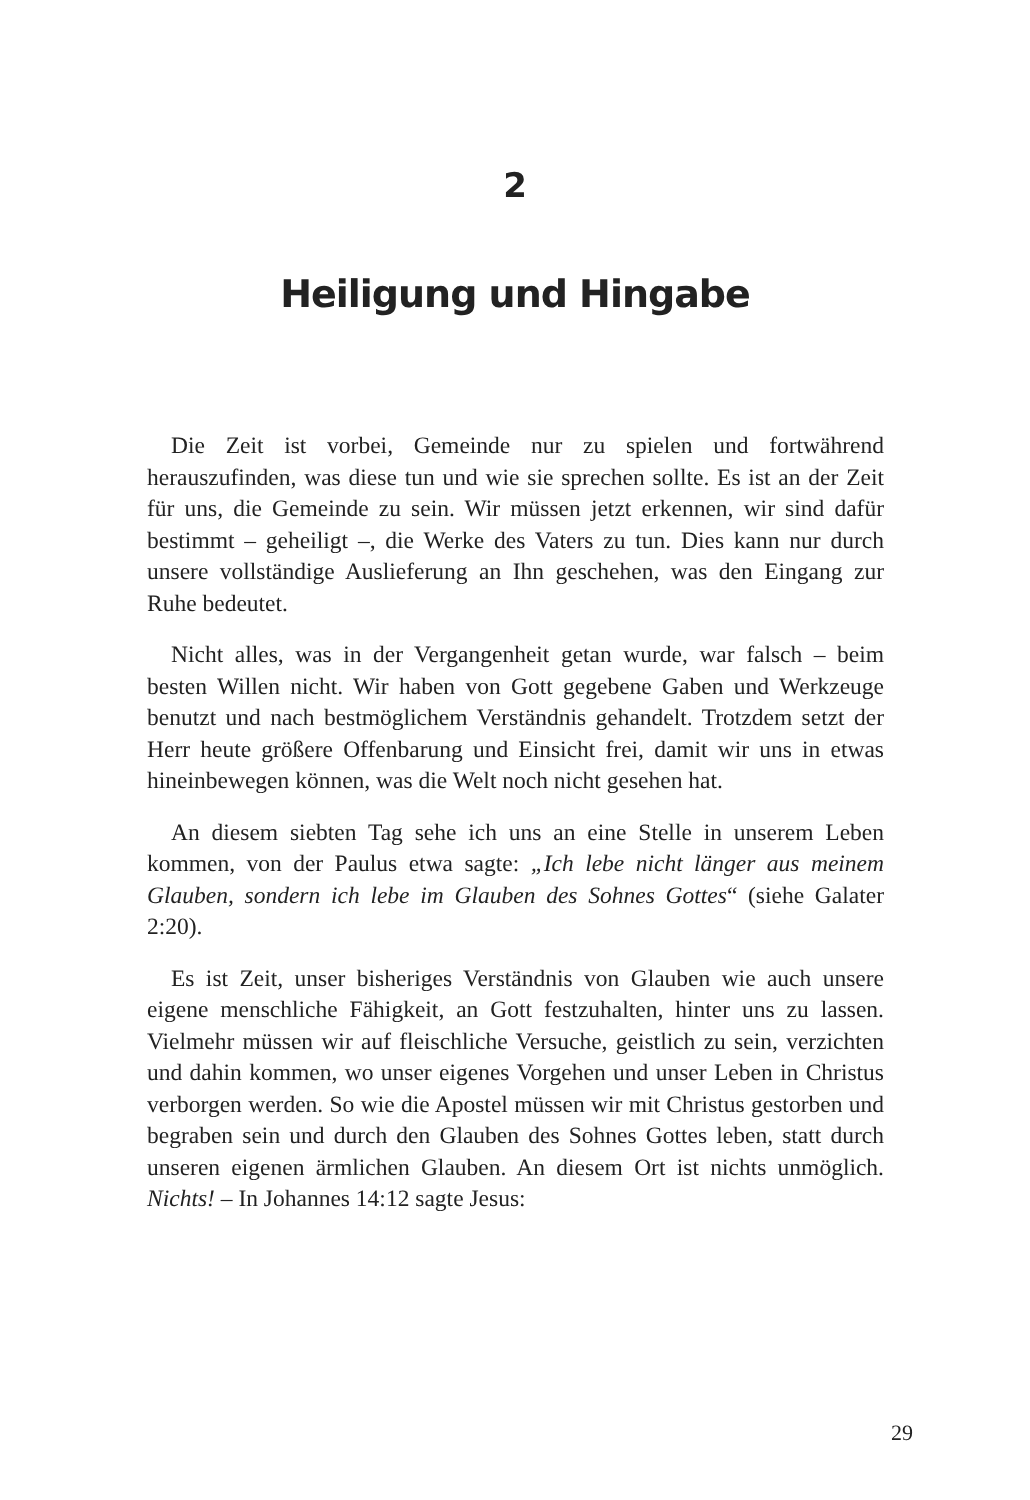2
Heiligung und Hingabe
Die Zeit ist vorbei, Gemeinde nur zu spielen und fortwährend herauszufinden, was diese tun und wie sie sprechen sollte. Es ist an der Zeit für uns, die Gemeinde zu sein. Wir müssen jetzt erkennen, wir sind dafür bestimmt – geheiligt –, die Werke des Vaters zu tun. Dies kann nur durch unsere vollständige Auslieferung an Ihn geschehen, was den Eingang zur Ruhe bedeutet.
Nicht alles, was in der Vergangenheit getan wurde, war falsch – beim besten Willen nicht. Wir haben von Gott gegebene Gaben und Werkzeuge benutzt und nach bestmöglichem Verständnis gehandelt. Trotzdem setzt der Herr heute größere Offenbarung und Einsicht frei, damit wir uns in etwas hineinbewegen können, was die Welt noch nicht gesehen hat.
An diesem siebten Tag sehe ich uns an eine Stelle in unserem Leben kommen, von der Paulus etwa sagte: „Ich lebe nicht länger aus meinem Glauben, sondern ich lebe im Glauben des Sohnes Gottes“ (siehe Galater 2:20).
Es ist Zeit, unser bisheriges Verständnis von Glauben wie auch unsere eigene menschliche Fähigkeit, an Gott festzuhalten, hinter uns zu lassen. Vielmehr müssen wir auf fleischliche Versuche, geistlich zu sein, verzichten und dahin kommen, wo unser eigenes Vorgehen und unser Leben in Christus verborgen werden. So wie die Apostel müssen wir mit Christus gestorben und begraben sein und durch den Glauben des Sohnes Gottes leben, statt durch unseren eigenen ärmlichen Glauben. An diesem Ort ist nichts unmöglich. Nichts! – In Johannes 14:12 sagte Jesus:
29